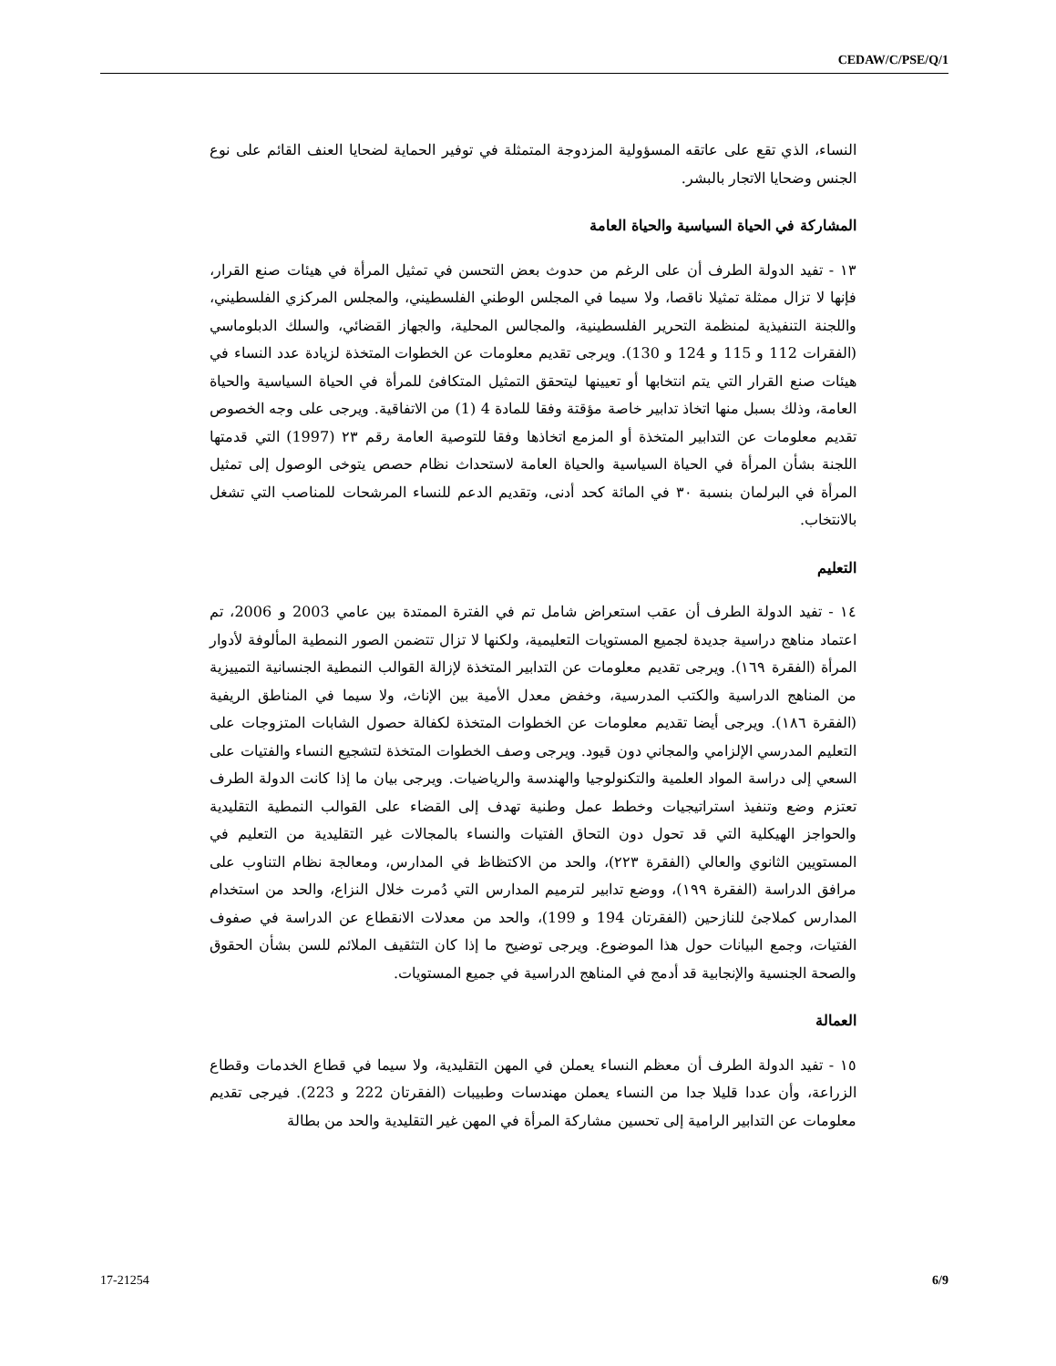CEDAW/C/PSE/Q/1
النساء، الذي تقع على عاتقه المسؤولية المزدوجة المتمثلة في توفير الحماية لضحايا العنف القائم على نوع الجنس وضحايا الاتجار بالبشر.
المشاركة في الحياة السياسية والحياة العامة
١٣ - تفيد الدولة الطرف أن على الرغم من حدوث بعض التحسن في تمثيل المرأة في هيئات صنع القرار، فإنها لا تزال ممثلة تمثيلا ناقصا، ولا سيما في المجلس الوطني الفلسطيني، والمجلس المركزي الفلسطيني، واللجنة التنفيذية لمنظمة التحرير الفلسطينية، والمجالس المحلية، والجهاز القضائي، والسلك الدبلوماسي (الفقرات 112 و 115 و 124 و 130). ويرجى تقديم معلومات عن الخطوات المتخذة لزيادة عدد النساء في هيئات صنع القرار التي يتم انتخابها أو تعيينها ليتحقق التمثيل المتكافئ للمرأة في الحياة السياسية والحياة العامة، وذلك بسبل منها اتخاذ تدابير خاصة مؤقتة وفقا للمادة 4 (1) من الاتفاقية. ويرجى على وجه الخصوص تقديم معلومات عن التدابير المتخذة أو المزمع اتخاذها وفقا للتوصية العامة رقم ٢٣ (1997) التي قدمتها اللجنة بشأن المرأة في الحياة السياسية والحياة العامة لاستحداث نظام حصص يتوخى الوصول إلى تمثيل المرأة في البرلمان بنسبة ٣٠ في المائة كحد أدنى، وتقديم الدعم للنساء المرشحات للمناصب التي تشغل بالانتخاب.
التعليم
١٤ - تفيد الدولة الطرف أن عقب استعراض شامل تم في الفترة الممتدة بين عامي 2003 و 2006، تم اعتماد مناهج دراسية جديدة لجميع المستويات التعليمية، ولكنها لا تزال تتضمن الصور النمطية المألوفة لأدوار المرأة (الفقرة ١٦٩). ويرجى تقديم معلومات عن التدابير المتخذة لإزالة القوالب النمطية الجنسانية التمييزية من المناهج الدراسية والكتب المدرسية، وخفض معدل الأمية بين الإناث، ولا سيما في المناطق الريفية (الفقرة ١٨٦). ويرجى أيضا تقديم معلومات عن الخطوات المتخذة لكفالة حصول الشابات المتزوجات على التعليم المدرسي الإلزامي والمجاني دون قيود. ويرجى وصف الخطوات المتخذة لتشجيع النساء والفتيات على السعي إلى دراسة المواد العلمية والتكنولوجيا والهندسة والرياضيات. ويرجى بيان ما إذا كانت الدولة الطرف تعتزم وضع وتنفيذ استراتيجيات وخطط عمل وطنية تهدف إلى القضاء على القوالب النمطية التقليدية والحواجز الهيكلية التي قد تحول دون التحاق الفتيات والنساء بالمجالات غير التقليدية من التعليم في المستويين الثانوي والعالي (الفقرة ٢٢٣)، والحد من الاكتظاظ في المدارس، ومعالجة نظام التناوب على مرافق الدراسة (الفقرة ١٩٩)، ووضع تدابير لترميم المدارس التي دُمرت خلال النزاع، والحد من استخدام المدارس كملاجئ للنازحين (الفقرتان 194 و 199)، والحد من معدلات الانقطاع عن الدراسة في صفوف الفتيات، وجمع البيانات حول هذا الموضوع. ويرجى توضيح ما إذا كان التثقيف الملائم للسن بشأن الحقوق والصحة الجنسية والإنجابية قد أدمج في المناهج الدراسية في جميع المستويات.
العمالة
١٥ - تفيد الدولة الطرف أن معظم النساء يعملن في المهن التقليدية، ولا سيما في قطاع الخدمات وقطاع الزراعة، وأن عددا قليلا جدا من النساء يعملن مهندسات وطبيبات (الفقرتان 222 و 223). فيرجى تقديم معلومات عن التدابير الرامية إلى تحسين مشاركة المرأة في المهن غير التقليدية والحد من بطالة
17-21254 6/9